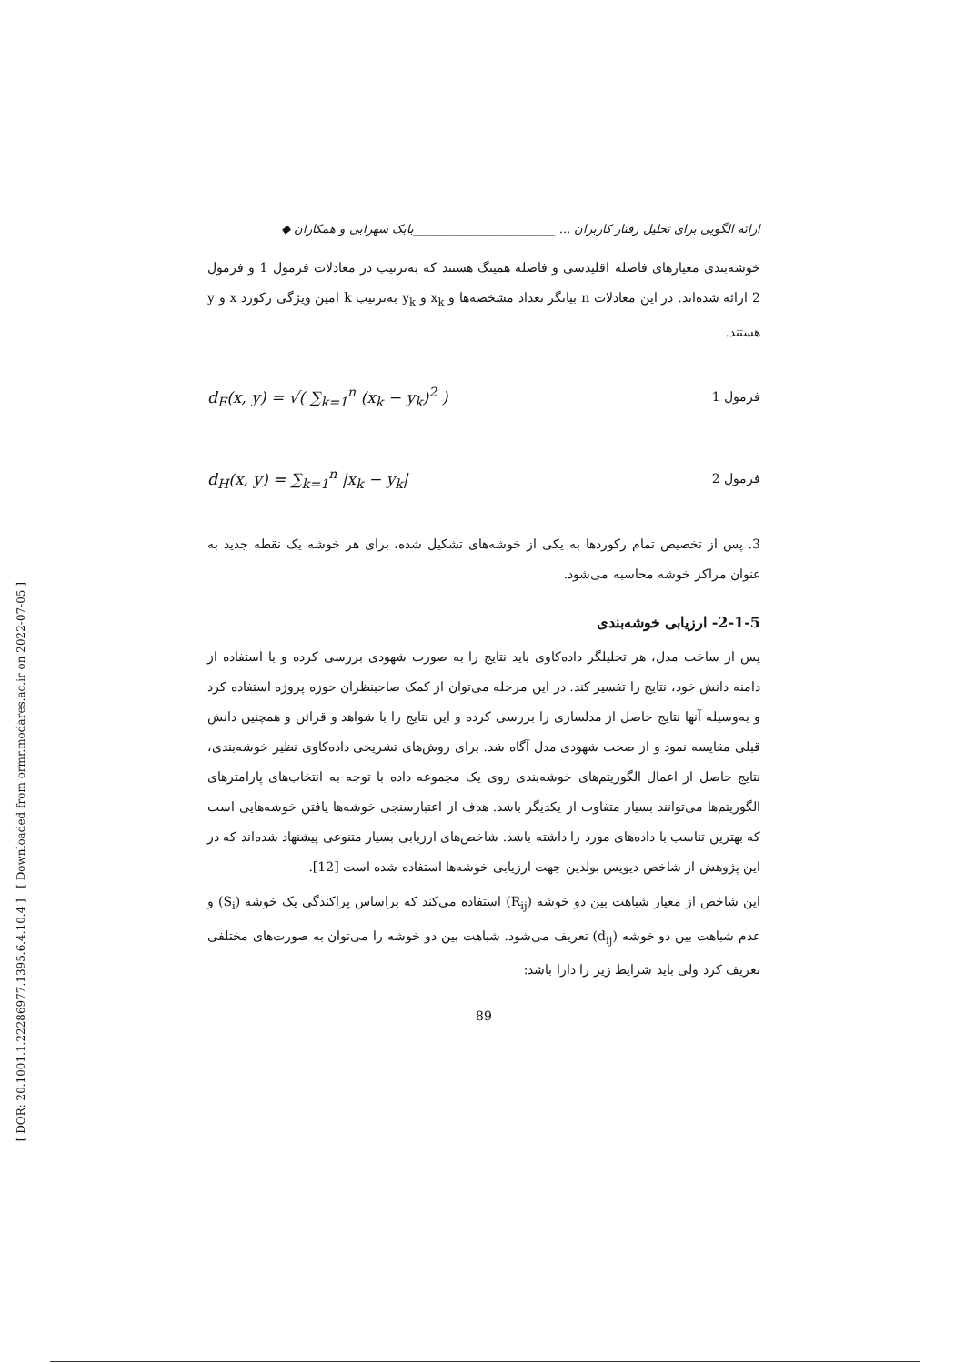[ DOR: 20.1001.1.22286977.1395.6.4.10.4 ] [ Downloaded from ormr.modares.ac.ir on 2022-07-05 ]
ارائه الگویی برای تحلیل رفتار کاربران ... ________________________بابک سهرابی و همکاران ◆
خوشه‌بندی معیارهای فاصله اقلیدسی و فاصله همینگ هستند که به‌ترتیب در معادلات فرمول 1 و فرمول 2 ارائه شده‌اند. در این معادلات n بیانگر تعداد مشخصه‌ها و x<sub>k</sub> و y<sub>k</sub> به‌ترتیب k امین ویژگی رکورد x و y هستند.
d<sub>E</sub>(x, y) = √( ∑<sub>k=1</sub><sup>n</sup> (x<sub>k</sub> − y<sub>k</sub>)<sup>2</sup> ) فرمول 1
d<sub>H</sub>(x, y) = ∑<sub>k=1</sub><sup>n</sup> |x<sub>k</sub> − y<sub>k</sub>| فرمول 2
3. پس از تخصیص تمام رکوردها به یکی از خوشه‌های تشکیل شده، برای هر خوشه یک نقطه جدید به عنوان مراکز خوشه محاسبه می‌شود.
2-1-5- ارزیابی خوشه‌بندی
پس از ساخت مدل، هر تحلیلگر داده‌کاوی باید نتایج را به صورت شهودی بررسی کرده و با استفاده از دامنه دانش خود، نتایج را تفسیر کند. در این مرحله می‌توان از کمک صاحبنظران حوزه پروژه استفاده کرد و به‌وسیله آنها نتایج حاصل از مدلسازی را بررسی کرده و این نتایج را با شواهد و قرائن و همچنین دانش قبلی مقایسه نمود و از صحت شهودی مدل آگاه شد. برای روش‌های تشریحی داده‌کاوی نظیر خوشه‌بندی، نتایج حاصل از اعمال الگوریتم‌های خوشه‌بندی روی یک مجموعه داده با توجه به انتخاب‌های پارامترهای الگوریتم‌ها می‌توانند بسیار متفاوت از یکدیگر باشد. هدف از اعتبارسنجی خوشه‌ها یافتن خوشه‌هایی است که بهترین تناسب با داده‌های مورد را داشته باشد. شاخص‌های ارزیابی بسیار متنوعی پیشنهاد شده‌اند که در این پژوهش از شاخص دیویس بولدین جهت ارزیابی خوشه‌ها استفاده شده است [12].
این شاخص از معیار شباهت بین دو خوشه (R<sub>ij</sub>) استفاده می‌کند که براساس پراکندگی یک خوشه (S<sub>i</sub>) و عدم شباهت بین دو خوشه (d<sub>ij</sub>) تعریف می‌شود. شباهت بین دو خوشه را می‌توان به صورت‌های مختلفی تعریف کرد ولی باید شرایط زیر را دارا باشد:
89